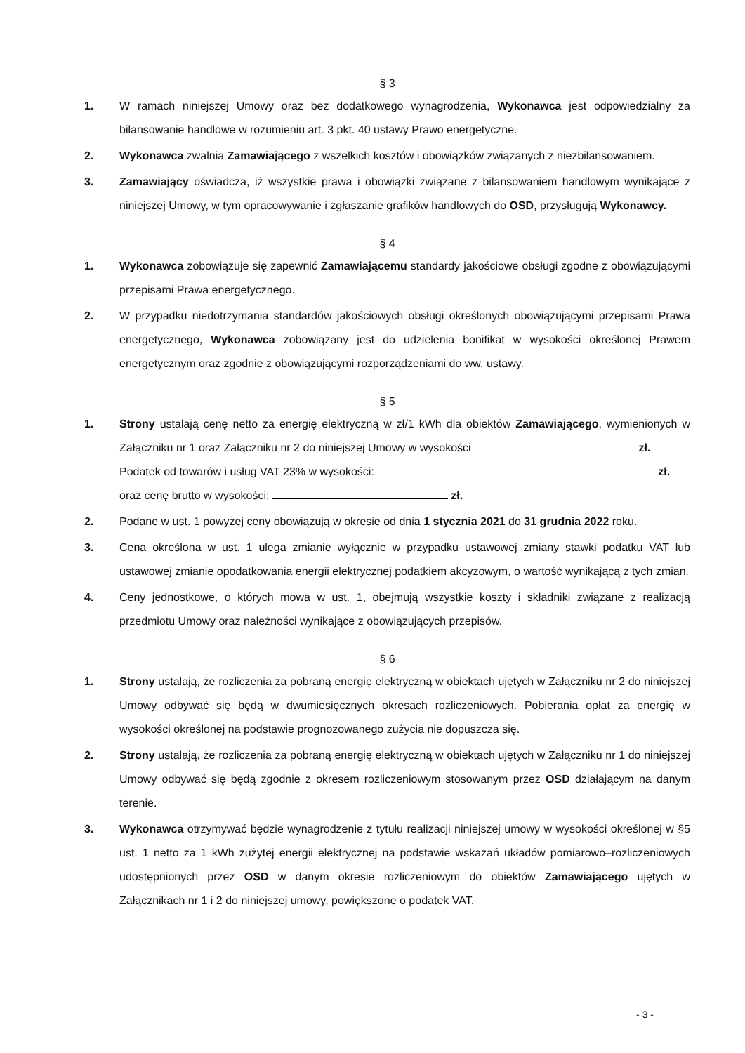§ 3
1. W ramach niniejszej Umowy oraz bez dodatkowego wynagrodzenia, Wykonawca jest odpowiedzialny za bilansowanie handlowe w rozumieniu art. 3 pkt. 40 ustawy Prawo energetyczne.
2. Wykonawca zwalnia Zamawiającego z wszelkich kosztów i obowiązków związanych z niezbilansowaniem.
3. Zamawiający oświadcza, iż wszystkie prawa i obowiązki związane z bilansowaniem handlowym wynikające z niniejszej Umowy, w tym opracowywanie i zgłaszanie grafików handlowych do OSD, przysługują Wykonawcy.
§ 4
1. Wykonawca zobowiązuje się zapewnić Zamawiającemu standardy jakościowe obsługi zgodne z obowiązującymi przepisami Prawa energetycznego.
2. W przypadku niedotrzymania standardów jakościowych obsługi określonych obowiązującymi przepisami Prawa energetycznego, Wykonawca zobowiązany jest do udzielenia bonifikat w wysokości określonej Prawem energetycznym oraz zgodnie z obowiązującymi rozporządzeniami do ww. ustawy.
§ 5
1. Strony ustalają cenę netto za energię elektryczną w zł/1 kWh dla obiektów Zamawiającego, wymienionych w Załączniku nr 1 oraz Załączniku nr 2 do niniejszej Umowy w wysokości zł.
Podatek od towarów i usług VAT 23% w wysokości: zł.
oraz cenę brutto w wysokości: zł.
2. Podane w ust. 1 powyżej ceny obowiązują w okresie od dnia 1 stycznia 2021 do 31 grudnia 2022 roku.
3. Cena określona w ust. 1 ulega zmianie wyłącznie w przypadku ustawowej zmiany stawki podatku VAT lub ustawowej zmianie opodatkowania energii elektrycznej podatkiem akcyzowym, o wartość wynikającą z tych zmian.
4. Ceny jednostkowe, o których mowa w ust. 1, obejmują wszystkie koszty i składniki związane z realizacją przedmiotu Umowy oraz należności wynikające z obowiązujących przepisów.
§ 6
1. Strony ustalają, że rozliczenia za pobraną energię elektryczną w obiektach ujętych w Załączniku nr 2 do niniejszej Umowy odbywać się będą w dwumiesięcznych okresach rozliczeniowych. Pobierania opłat za energię w wysokości określonej na podstawie prognozowanego zużycia nie dopuszcza się.
2. Strony ustalają, że rozliczenia za pobraną energię elektryczną w obiektach ujętych w Załączniku nr 1 do niniejszej Umowy odbywać się będą zgodnie z okresem rozliczeniowym stosowanym przez OSD działającym na danym terenie.
3. Wykonawca otrzymywać będzie wynagrodzenie z tytułu realizacji niniejszej umowy w wysokości określonej w §5 ust. 1 netto za 1 kWh zużytej energii elektrycznej na podstawie wskazań układów pomiarowo–rozliczeniowych udostępnionych przez OSD w danym okresie rozliczeniowym do obiektów Zamawiającego ujętych w Załącznikach nr 1 i 2 do niniejszej umowy, powiększone o podatek VAT.
- 3 -